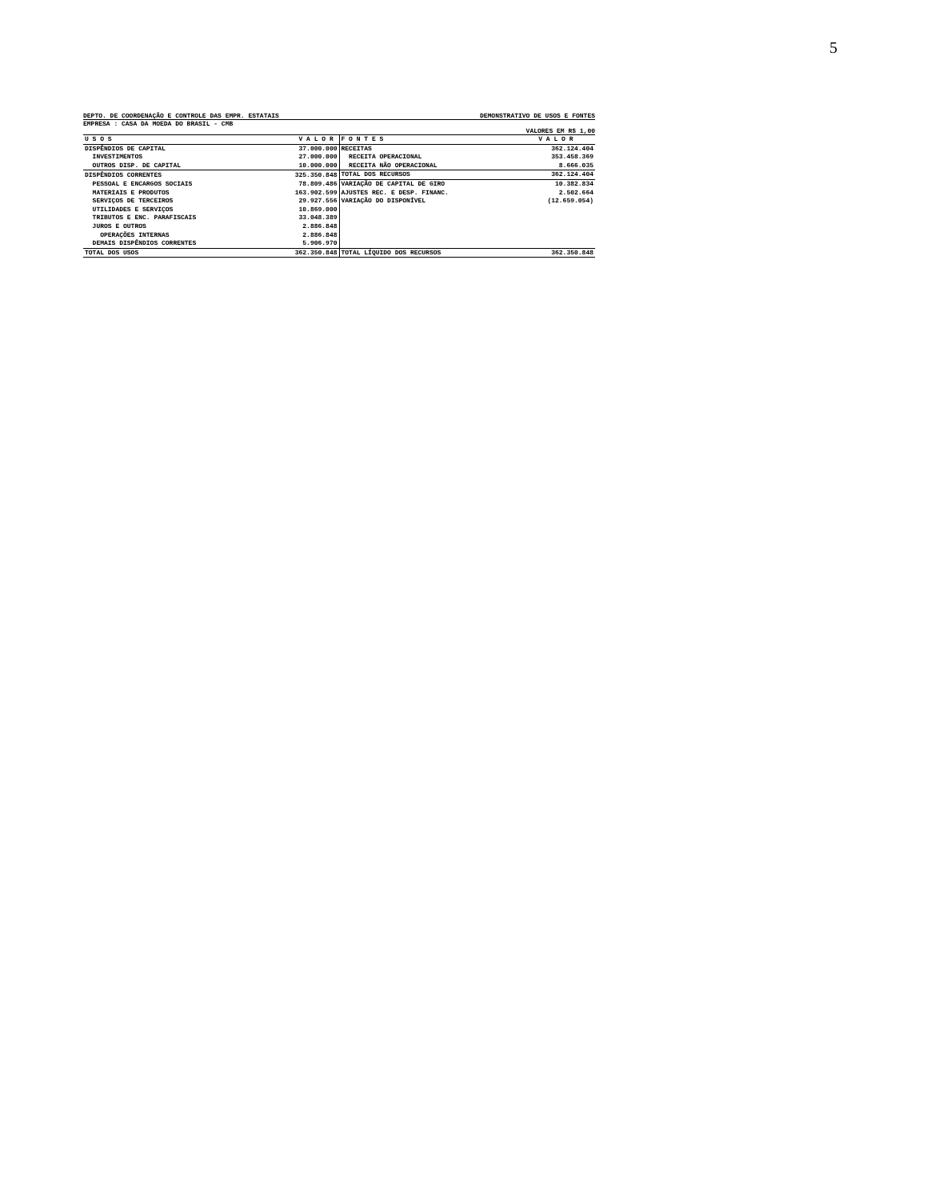5
DEPTO. DE COORDENAÇÃO E CONTROLE DAS EMPR. ESTATAIS DEMONSTRATIVO DE USOS E FONTES
EMPRESA : CASA DA MOEDA DO BRASIL - CMB
VALORES EM R$ 1,00
| U S O S | V A L O R | F O N T E S | V A L O R |
| --- | --- | --- | --- |
| DISPÊNDIOS DE CAPITAL | 37.000.000 | RECEITAS | 362.124.404 |
| INVESTIMENTOS | 27.000.000 | RECEITA OPERACIONAL | 353.458.369 |
| OUTROS DISP. DE CAPITAL | 10.000.000 | RECEITA NÃO OPERACIONAL | 8.666.035 |
| DISPÊNDIOS CORRENTES | 325.350.848 | TOTAL DOS RECURSOS | 362.124.404 |
| PESSOAL E ENCARGOS SOCIAIS | 78.809.486 | VARIAÇÃO DE CAPITAL DE GIRO | 10.382.834 |
| MATERIAIS E PRODUTOS | 163.902.599 | AJUSTES REC. E DESP. FINANC. | 2.502.664 |
| SERVIÇOS DE TERCEIROS | 29.927.556 | VARIAÇÃO DO DISPONÍVEL | (12.659.054) |
| UTILIDADES E SERVIÇOS | 10.869.000 | | |
| TRIBUTOS E ENC. PARAFISCAIS | 33.048.389 | | |
| JUROS E OUTROS | 2.886.848 | | |
| OPERAÇÕES INTERNAS | 2.886.848 | | |
| DEMAIS DISPÊNDIOS CORRENTES | 5.906.970 | | |
| TOTAL DOS USOS | 362.350.848 | TOTAL LÍQUIDO DOS RECURSOS | 362.350.848 |